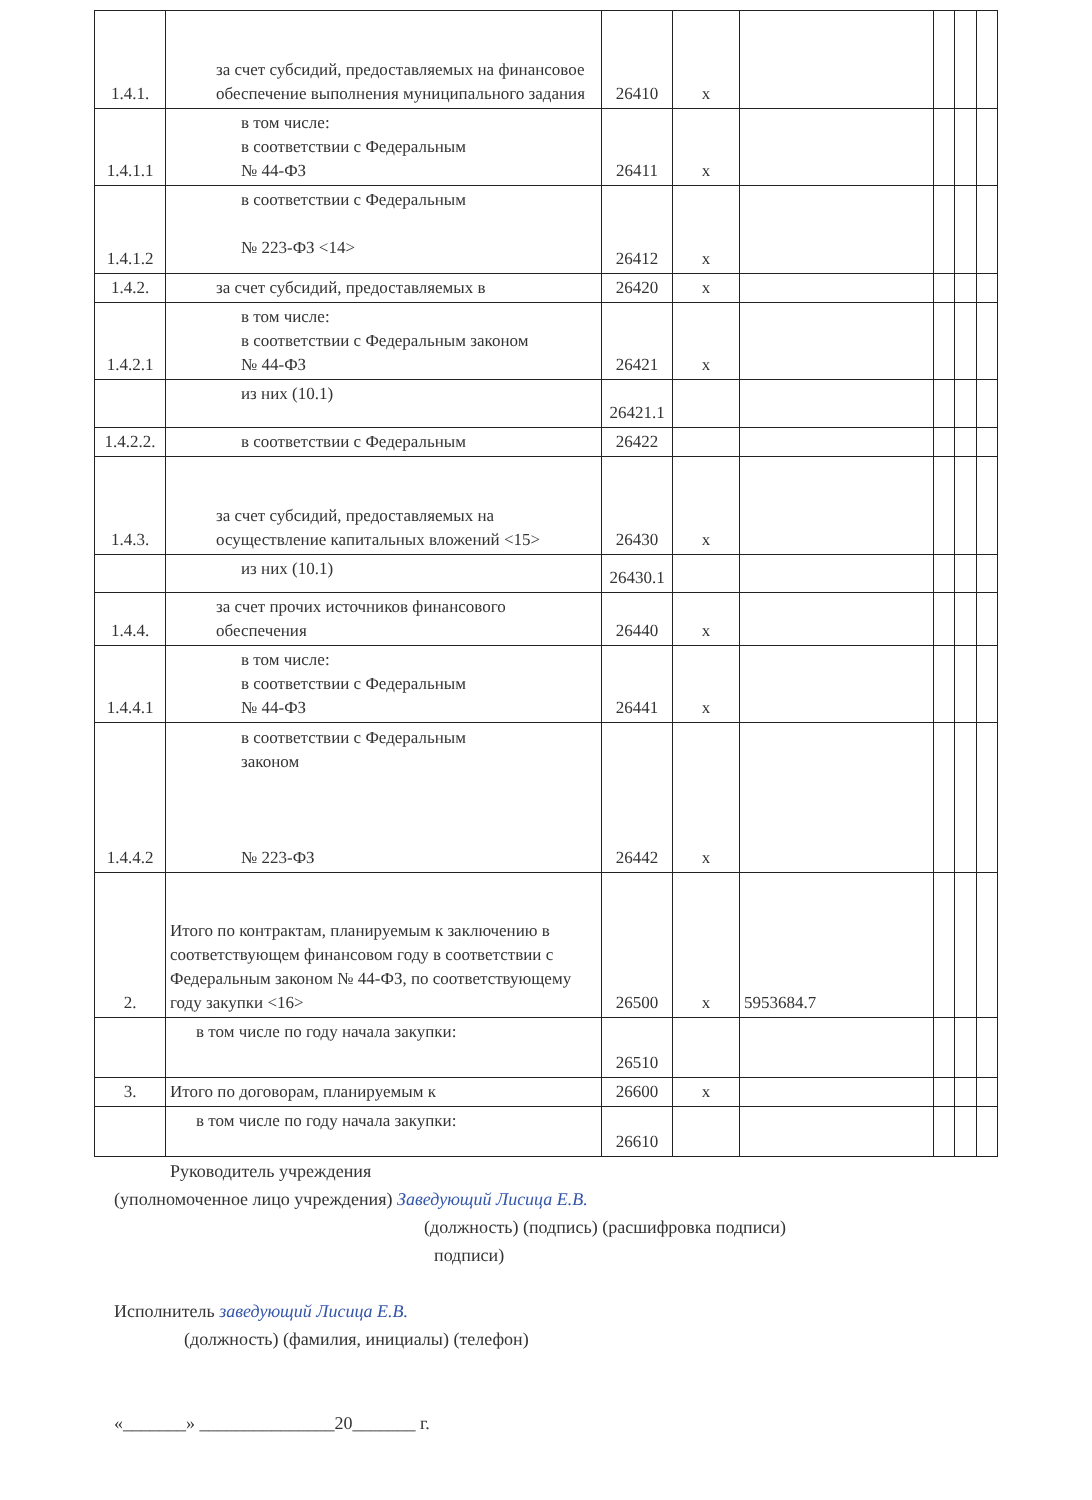| 1.4.1. | за счет субсидий, предоставляемых на финансовое обеспечение выполнения муниципального задания | 26410 | x | | | | |
| 1.4.1.1 | в том числе: в соответствии с Федеральным № 44-ФЗ | 26411 | x | | | | |
| 1.4.1.2 | в соответствии с Федеральным № 223-ФЗ <14> | 26412 | x | | | | |
| 1.4.2. | за счет субсидий, предоставляемых в | 26420 | x | | | | |
| 1.4.2.1 | в том числе: в соответствии с Федеральным законом № 44-ФЗ | 26421 | x | | | | |
| | из них (10.1) | 26421.1 | | | | | |
| 1.4.2.2. | в соответствии с Федеральным | 26422 | | | | | |
| 1.4.3. | за счет субсидий, предоставляемых на осуществление капитальных вложений <15> | 26430 | x | | | | |
| | из них (10.1) | 26430.1 | | | | | |
| 1.4.4. | за счет прочих источников финансового обеспечения | 26440 | x | | | | |
| 1.4.4.1 | в том числе: в соответствии с Федеральным № 44-ФЗ | 26441 | x | | | | |
| 1.4.4.2 | в соответствии с Федеральным законом № 223-ФЗ | 26442 | x | | | | |
| 2. | Итого по контрактам, планируемым к заключению в соответствующем финансовом году в соответствии с Федеральным законом № 44-ФЗ, по соответствующему году закупки <16> | 26500 | x | 5953684.7 | | | |
| | в том числе по году начала закупки: | 26510 | | | | | |
| 3. | Итого по договорам, планируемым к | 26600 | x | | | | |
| | в том числе по году начала закупки: | 26610 | | | | | |
Руководитель учреждения
(уполномоченное лицо учреждения) Заведующий Лисица Е.В.
(должность) (подпись) (расшифровка подписи)
подписи)
Исполнитель заведующий Лисица Е.В.
(должность) (фамилия, инициалы) (телефон)
«_______» _______________20_______ г.